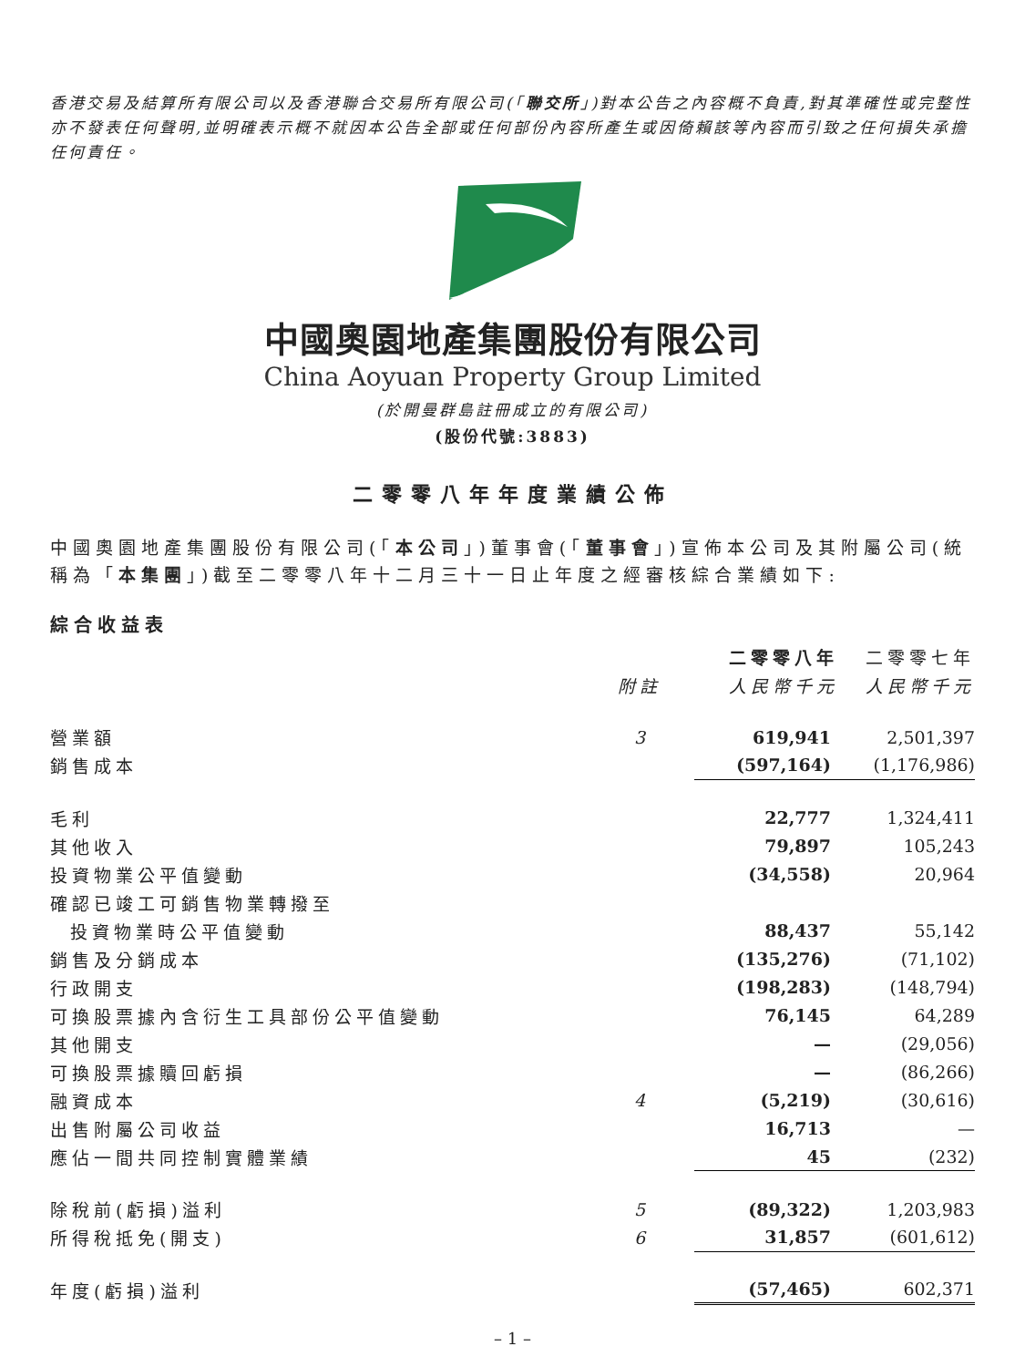香港交易及結算所有限公司以及香港聯合交易所有限公司(「聯交所」)對本公告之內容概不負責,對其準確性或完整性亦不發表任何聲明,並明確表示概不就因本公告全部或任何部份內容所產生或因倚賴該等內容而引致之任何損失承擔任何責任。
中國奧園地產集團股份有限公司
China Aoyuan Property Group Limited
(於開曼群島註冊成立的有限公司)
(股份代號:3883)
二零零八年年度業績公佈
中國奧園地產集團股份有限公司(「本公司」)董事會(「董事會」)宣佈本公司及其附屬公司(統稱為「本集團」)截至二零零八年十二月三十一日止年度之經審核綜合業績如下:
綜合收益表
| | | 二零零八年 | 二零零七年 |
| --- | --- | --- | --- |
| | 附註 | 人民幣千元 | 人民幣千元 |
| 營業額 | 3 | 619,941 | 2,501,397 |
| 銷售成本 | | (597,164) | (1,176,986) |
| 毛利 | | 22,777 | 1,324,411 |
| 其他收入 | | 79,897 | 105,243 |
| 投資物業公平值變動 | | (34,558) | 20,964 |
| 確認已竣工可銷售物業轉撥至 | | | |
| 投資物業時公平值變動 | | 88,437 | 55,142 |
| 銷售及分銷成本 | | (135,276) | (71,102) |
| 行政開支 | | (198,283) | (148,794) |
| 可換股票據內含衍生工具部份公平值變動 | | 76,145 | 64,289 |
| 其他開支 | | — | (29,056) |
| 可換股票據贖回虧損 | | — | (86,266) |
| 融資成本 | 4 | (5,219) | (30,616) |
| 出售附屬公司收益 | | 16,713 | — |
| 應佔一間共同控制實體業績 | | 45 | (232) |
| 除稅前(虧損)溢利 | 5 | (89,322) | 1,203,983 |
| 所得稅抵免(開支) | 6 | 31,857 | (601,612) |
| 年度(虧損)溢利 | | (57,465) | 602,371 |
– 1 –